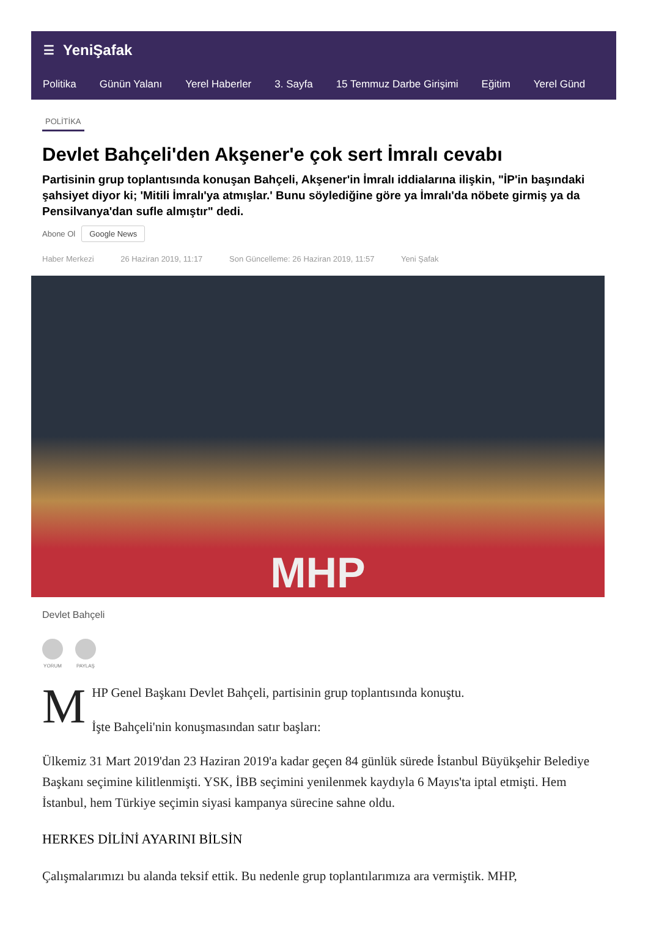☰ YeniŞafak
Politika Günün Yalanı Yerel Haberler 3. Sayfa 15 Temmuz Darbe Girişimi Eğitim Yerel Günd
POLİTİKA
Devlet Bahçeli'den Akşener'e çok sert İmralı cevabı
Partisinin grup toplantısında konuşan Bahçeli, Akşener'in İmralı iddialarına ilişkin, "İP'in başındaki şahsiyet diyor ki; 'Mitili İmralı'ya atmışlar.' Bunu söylediğine göre ya İmralı'da nöbete girmiş ya da Pensilvanya'dan sufle almıştır" dedi.
Abone Ol Google News
Haber Merkezi 26 Haziran 2019, 11:17 Son Güncelleme: 26 Haziran 2019, 11:57 Yeni Şafak
MHP
Devlet Bahçeli
YORUM PAYLAŞ
MHP Genel Başkanı Devlet Bahçeli, partisinin grup toplantısında konuştu.
İşte Bahçeli'nin konuşmasından satır başları:
Ülkemiz 31 Mart 2019'dan 23 Haziran 2019'a kadar geçen 84 günlük sürede İstanbul Büyükşehir Belediye Başkanı seçimine kilitlenmişti. YSK, İBB seçimini yenilenmek kaydıyla 6 Mayıs'ta iptal etmişti. Hem İstanbul, hem Türkiye seçimin siyasi kampanya sürecine sahne oldu.
HERKES DİLİNİ AYARINI BİLSİN
Çalışmalarımızı bu alanda teksif ettik. Bu nedenle grup toplantılarımıza ara vermiştik. MHP,